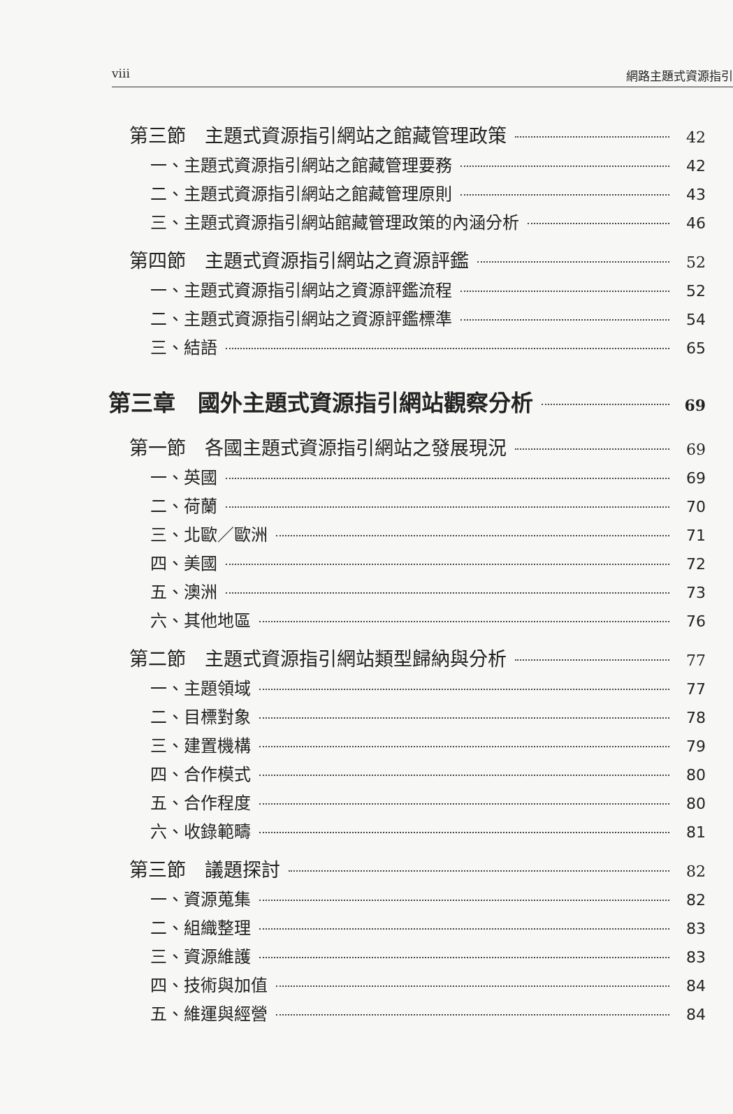viii 網路主題式資源指引
第三節　主題式資源指引網站之館藏管理政策 42
一、主題式資源指引網站之館藏管理要務 42
二、主題式資源指引網站之館藏管理原則 43
三、主題式資源指引網站館藏管理政策的內涵分析 46
第四節　主題式資源指引網站之資源評鑑 52
一、主題式資源指引網站之資源評鑑流程 52
二、主題式資源指引網站之資源評鑑標準 54
三、結語 65
第三章　國外主題式資源指引網站觀察分析 69
第一節　各國主題式資源指引網站之發展現況 69
一、英國 69
二、荷蘭 70
三、北歐／歐洲 71
四、美國 72
五、澳洲 73
六、其他地區 76
第二節　主題式資源指引網站類型歸納與分析 77
一、主題領域 77
二、目標對象 78
三、建置機構 79
四、合作模式 80
五、合作程度 80
六、收錄範疇 81
第三節　議題探討 82
一、資源蒐集 82
二、組織整理 83
三、資源維護 83
四、技術與加值 84
五、維運與經營 84